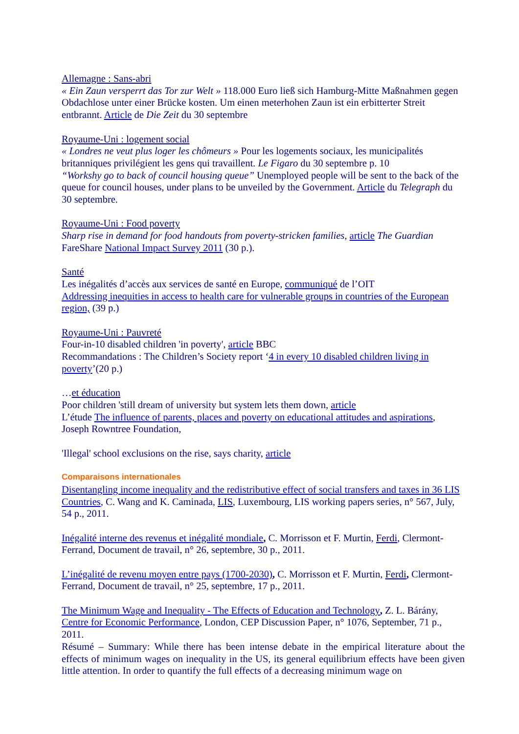Allemagne : Sans-abri
« Ein Zaun versperrt das Tor zur Welt » 118.000 Euro ließ sich Hamburg-Mitte Maßnahmen gegen Obdachlose unter einer Brücke kosten. Um einen meterhohen Zaun ist ein erbitterter Streit entbrannt. Article de Die Zeit du 30 septembre
Royaume-Uni : logement social
« Londres ne veut plus loger les chômeurs » Pour les logements sociaux, les municipalités britanniques privilégient les gens qui travaillent. Le Figaro du 30 septembre p. 10
“Workshy go to back of council housing queue” Unemployed people will be sent to the back of the queue for council houses, under plans to be unveiled by the Government. Article du Telegraph du 30 septembre.
Royaume-Uni : Food poverty
Sharp rise in demand for food handouts from poverty-stricken families, article The Guardian
FareShare National Impact Survey 2011 (30 p.).
Santé
Les inégalités d’accès aux services de santé en Europe, communiqué de l’OIT
Addressing inequities in access to health care for vulnerable groups in countries of the European region, (39 p.)
Royaume-Uni : Pauvreté
Four-in-10 disabled children 'in poverty', article BBC
Recommandations : The Children’s Society report ‘4 in every 10 disabled children living in poverty’(20 p.)
…et éducation
Poor children 'still dream of university but system lets them down, article
L’étude The influence of parents, places and poverty on educational attitudes and aspirations, Joseph Rowntree Foundation,
'Illegal' school exclusions on the rise, says charity, article
Comparaisons internationales
Disentangling income inequality and the redistributive effect of social transfers and taxes in 36 LIS Countries, C. Wang and K. Caminada, LIS, Luxembourg, LIS working papers series, n° 567, July, 54 p., 2011.
Inégalité interne des revenus et inégalité mondiale, C. Morrisson et F. Murtin, Ferdi, Clermont-Ferrand, Document de travail, n° 26, septembre, 30 p., 2011.
L’inégalité de revenu moyen entre pays (1700-2030), C. Morrisson et F. Murtin, Ferdi, Clermont-Ferrand, Document de travail, n° 25, septembre, 17 p., 2011.
The Minimum Wage and Inequality - The Effects of Education and Technology, Z. L. Bárány, Centre for Economic Performance, London, CEP Discussion Paper, n° 1076, September, 71 p., 2011.
Résumé – Summary: While there has been intense debate in the empirical literature about the effects of minimum wages on inequality in the US, its general equilibrium effects have been given little attention. In order to quantify the full effects of a decreasing minimum wage on